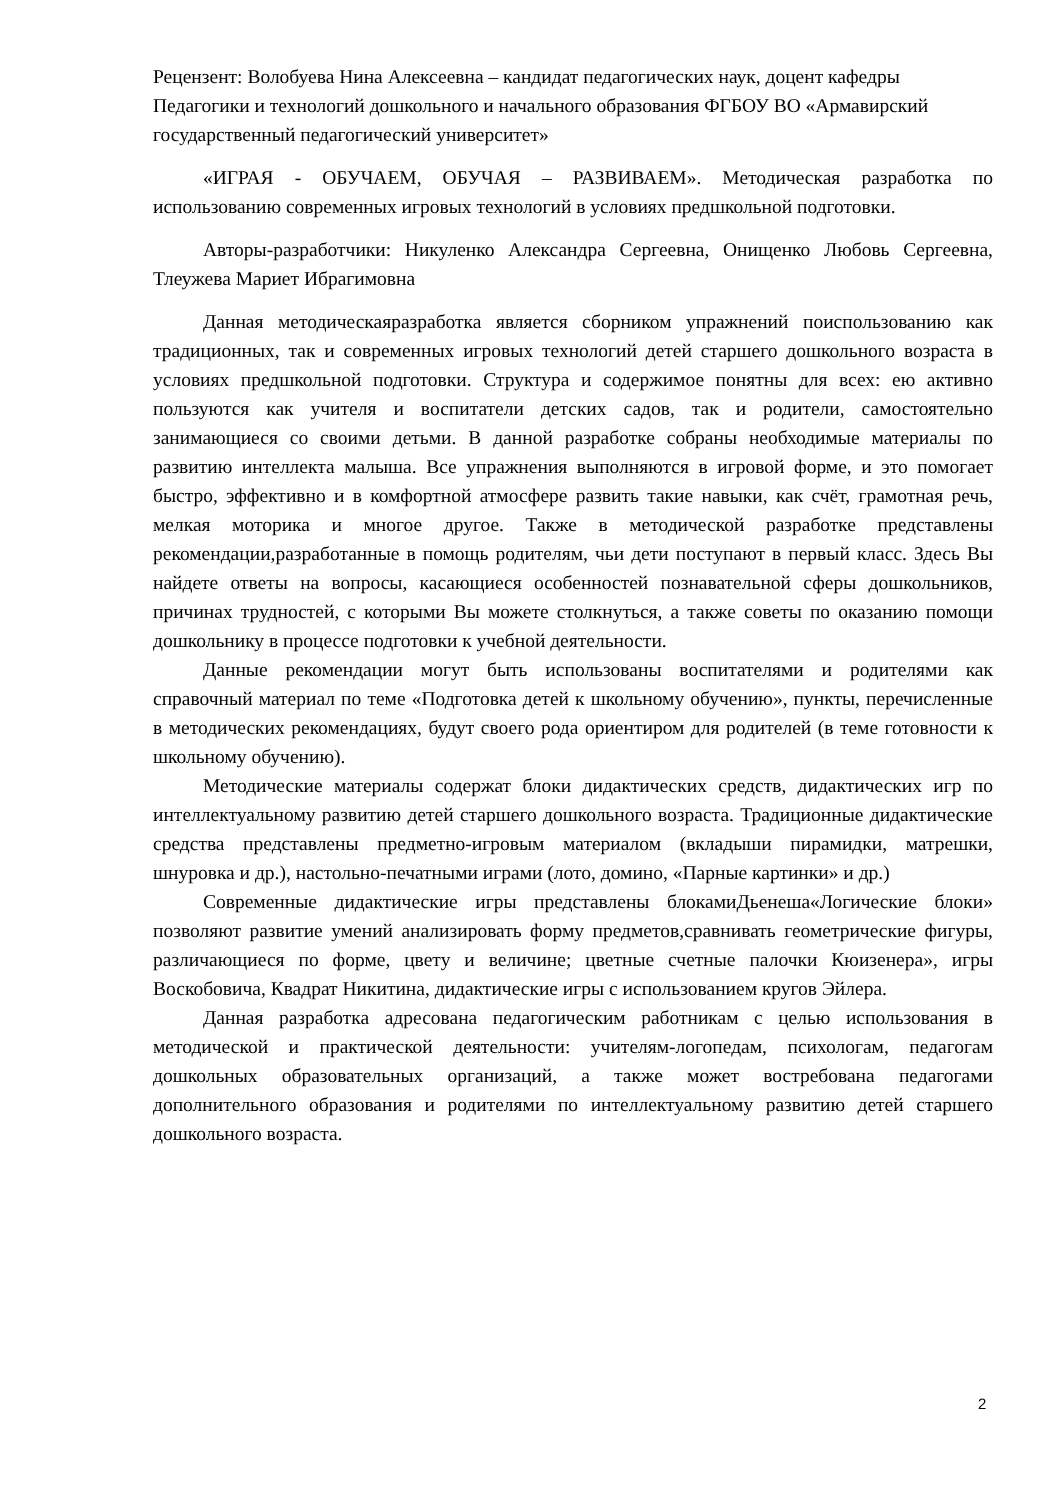Рецензент: Волобуева Нина Алексеевна – кандидат педагогических наук, доцент кафедры Педагогики и технологий дошкольного и начального образования ФГБОУ ВО «Армавирский государственный педагогический университет»
«ИГРАЯ - ОБУЧАЕМ, ОБУЧАЯ – РАЗВИВАЕМ». Методическая разработка по использованию современных игровых технологий в условиях предшкольной подготовки.
Авторы-разработчики: Никуленко Александра Сергеевна, Онищенко Любовь Сергеевна, Тлеужева Мариет Ибрагимовна
Данная методическаяразработка является сборником упражнений поиспользованию как традиционных, так и современных игровых технологий детей старшего дошкольного возраста в условиях предшкольной подготовки. Структура и содержимое понятны для всех: ею активно пользуются как учителя и воспитатели детских садов, так и родители, самостоятельно занимающиеся со своими детьми. В данной разработке собраны необходимые материалы по развитию интеллекта малыша. Все упражнения выполняются в игровой форме, и это помогает быстро, эффективно и в комфортной атмосфере развить такие навыки, как счёт, грамотная речь, мелкая моторика и многое другое. Также в методической разработке представлены рекомендации,разработанные в помощь родителям, чьи дети поступают в первый класс. Здесь Вы найдете ответы на вопросы, касающиеся особенностей познавательной сферы дошкольников, причинах трудностей, с которыми Вы можете столкнуться, а также советы по оказанию помощи дошкольнику в процессе подготовки к учебной деятельности.
Данные рекомендации могут быть использованы воспитателями и родителями как справочный материал по теме «Подготовка детей к школьному обучению», пункты, перечисленные в методических рекомендациях, будут своего рода ориентиром для родителей (в теме готовности к школьному обучению).
Методические материалы содержат блоки дидактических средств, дидактических игр по интеллектуальному развитию детей старшего дошкольного возраста. Традиционные дидактические средства представлены предметно-игровым материалом (вкладыши пирамидки, матрешки, шнуровка и др.), настольно-печатными играми (лото, домино, «Парные картинки» и др.)
Современные дидактические игры представлены блокамиДьенеша«Логические блоки» позволяют развитие умений анализировать форму предметов,сравнивать геометрические фигуры, различающиеся по форме, цвету и величине; цветные счетные палочки Кюизенера», игры Воскобовича, Квадрат Никитина, дидактические игры с использованием кругов Эйлера.
Данная разработка адресована педагогическим работникам с целью использования в методической и практической деятельности: учителям-логопедам, психологам, педагогам дошкольных образовательных организаций, а также может востребована педагогами дополнительного образования и родителями по интеллектуальному развитию детей старшего дошкольного возраста.
2